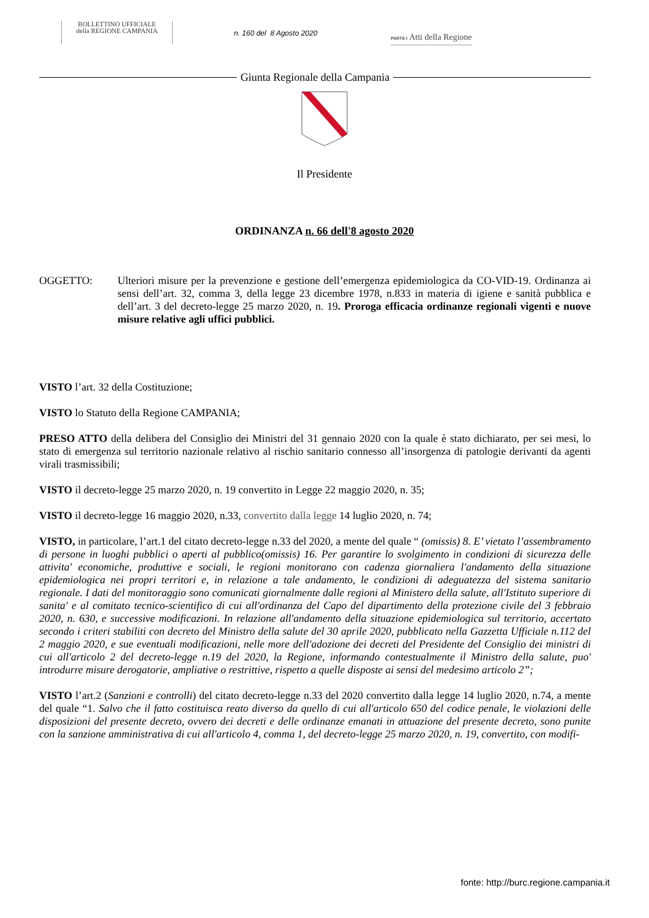BOLLETTINO UFFICIALE
della REGIONE CAMPANIA
n. 160 del 8 Agosto 2020
PARTE I Atti della Regione
Giunta Regionale della Campania
Il Presidente
ORDINANZA n. 66 dell'8 agosto 2020
OGGETTO: Ulteriori misure per la prevenzione e gestione dell’emergenza epidemiologica da CO-VID-19. Ordinanza ai sensi dell’art. 32, comma 3, della legge 23 dicembre 1978, n.833 in materia di igiene e sanità pubblica e dell’art. 3 del decreto-legge 25 marzo 2020, n. 19. Proroga efficacia ordinanze regionali vigenti e nuove misure relative agli uffici pubblici.
VISTO l’art. 32 della Costituzione;
VISTO lo Statuto della Regione CAMPANIA;
PRESO ATTO della delibera del Consiglio dei Ministri del 31 gennaio 2020 con la quale è stato dichiarato, per sei mesi, lo stato di emergenza sul territorio nazionale relativo al rischio sanitario connesso all’insorgenza di patologie derivanti da agenti virali trasmissibili;
VISTO il decreto-legge 25 marzo 2020, n. 19 convertito in Legge 22 maggio 2020, n. 35;
VISTO il decreto-legge 16 maggio 2020, n.33, convertito dalla legge 14 luglio 2020, n. 74;
VISTO, in particolare, l’art.1 del citato decreto-legge n.33 del 2020, a mente del quale “ (omissis) 8. E’ vietato l’assembramento di persone in luoghi pubblici o aperti al pubblico(omissis) 16. Per garantire lo svolgimento in condizioni di sicurezza delle attivita' economiche, produttive e sociali, le regioni monitorano con cadenza giornaliera l'andamento della situazione epidemiologica nei propri territori e, in relazione a tale andamento, le condizioni di adeguatezza del sistema sanitario regionale. I dati del monitoraggio sono comunicati giornalmente dalle regioni al Ministero della salute, all'Istituto superiore di sanita' e al comitato tecnico-scientifico di cui all'ordinanza del Capo del dipartimento della protezione civile del 3 febbraio 2020, n. 630, e successive modificazioni. In relazione all'andamento della situazione epidemiologica sul territorio, accertato secondo i criteri stabiliti con decreto del Ministro della salute del 30 aprile 2020, pubblicato nella Gazzetta Ufficiale n.112 del 2 maggio 2020, e sue eventuali modificazioni, nelle more dell'adozione dei decreti del Presidente del Consiglio dei ministri di cui all'articolo 2 del decreto-legge n.19 del 2020, la Regione, informando contestualmente il Ministro della salute, puo' introdurre misure derogatorie, ampliative o restrittive, rispetto a quelle disposte ai sensi del medesimo articolo 2”;
VISTO l’art.2 (Sanzioni e controlli) del citato decreto-legge n.33 del 2020 convertito dalla legge 14 luglio 2020, n.74, a mente del quale “1. Salvo che il fatto costituisca reato diverso da quello di cui all'articolo 650 del codice penale, le violazioni delle disposizioni del presente decreto, ovvero dei decreti e delle ordinanze emanati in attuazione del presente decreto, sono punite con la sanzione amministrativa di cui all'articolo 4, comma 1, del decreto-legge 25 marzo 2020, n. 19, convertito, con modifi-
fonte: http://burc.regione.campania.it